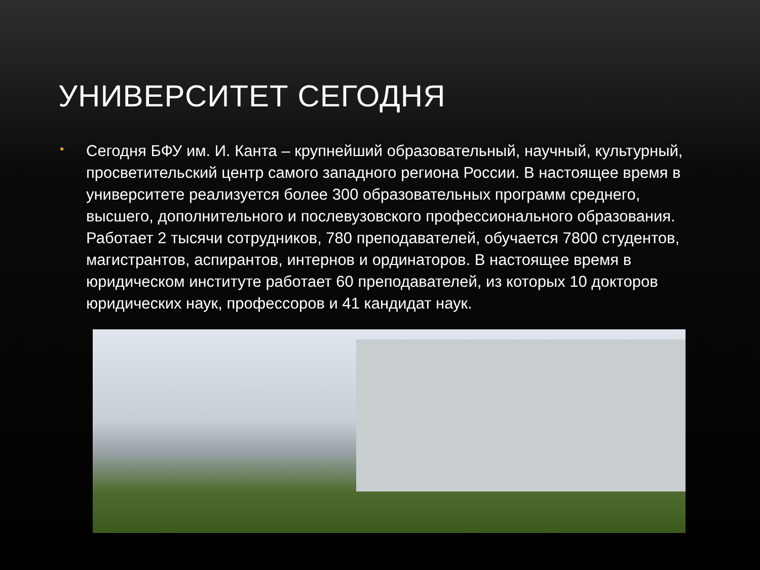УНИВЕРСИТЕТ СЕГОДНЯ
•
Сегодня БФУ им. И. Канта – крупнейший образовательный, научный, культурный, просветительский центр самого западного региона России. В настоящее время в университете реализуется более 300 образовательных программ среднего, высшего, дополнительного и послевузовского профессионального образования. Работает 2 тысячи сотрудников, 780 преподавателей, обучается 7800 студентов, магистрантов, аспирантов, интернов и ординаторов. В настоящее время в юридическом институте работает 60 преподавателей, из которых 10 докторов юридических наук, профессоров и 41 кандидат наук.